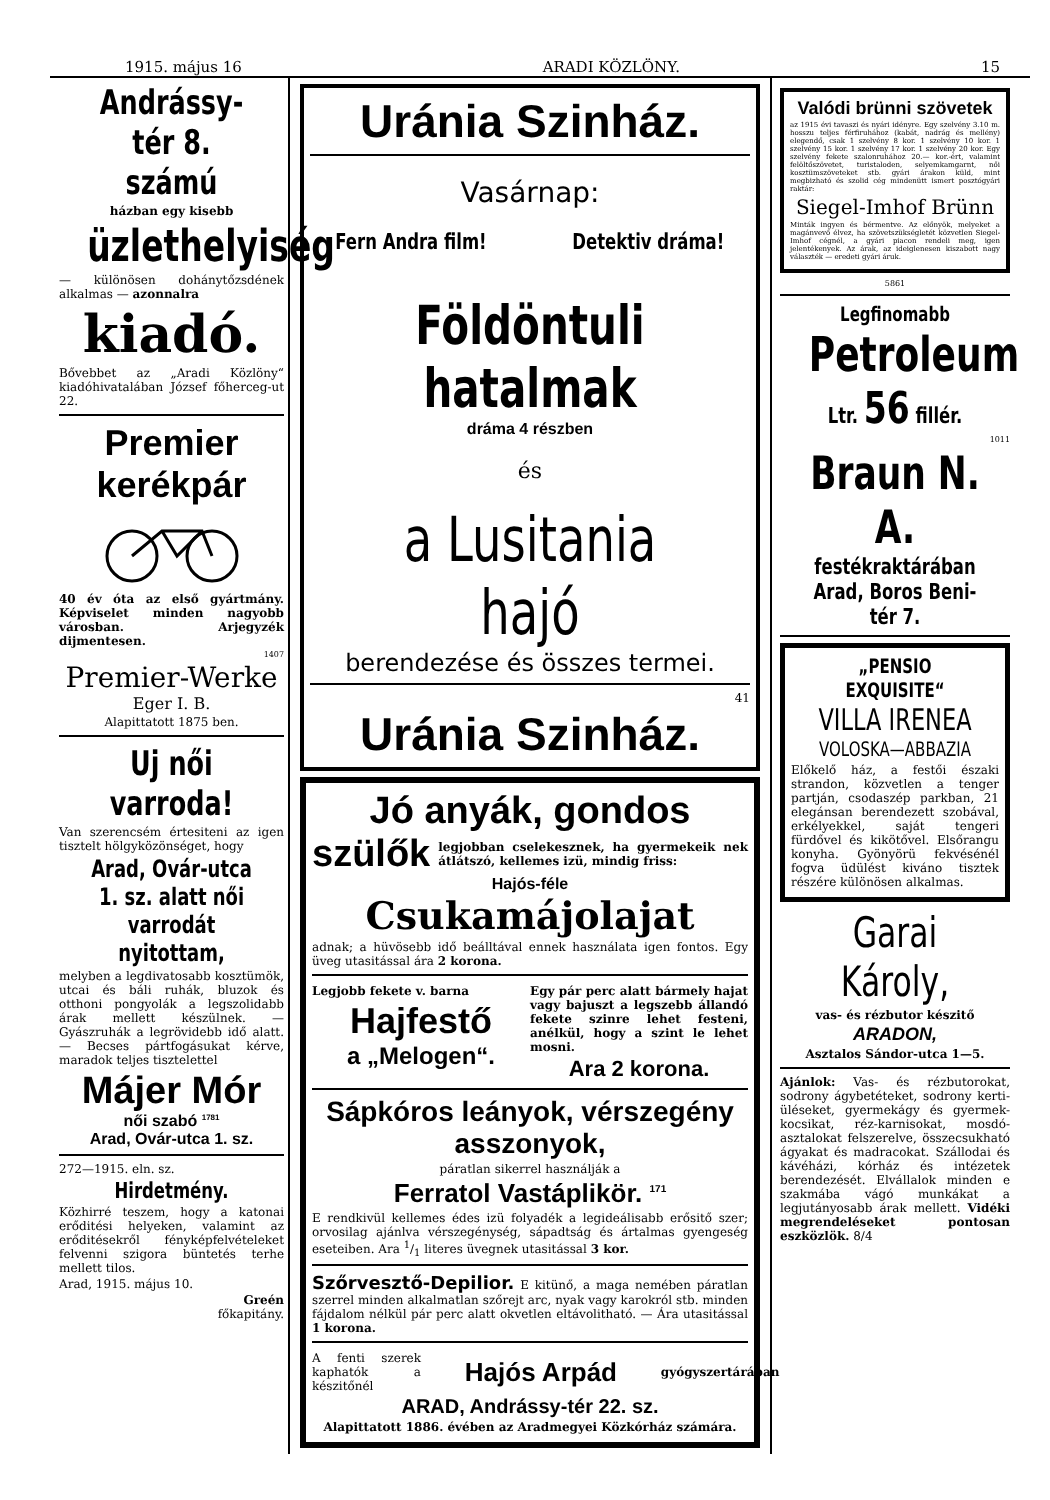1915. május 16 ARADI KÖZLÖNY. 15
Andrássy-tér 8. számú
házban egy kisebb
üzlethelyiség
— különösen dohánytőzsdének alkalmas — azonnalra
kiadó.
Bővebbet az „Aradi Közlöny“ kiadóhivatalában József főherceg-ut 22.
Premier kerékpár
40 év óta az első gyártmány. Képviselet minden nagyobb városban. Arjegyzék dijmentesen.
1407
Premier-Werke
Eger I. B.
Alapittatott 1875 ben.
Uj női varroda!
Van szerencsém értesiteni az igen tisztelt hölgyközönséget, hogy
Arad, Ovár-utca 1. sz. alatt női varrodát nyitottam,
melyben a legdivatosabb kosztümök, utcai és báli ruhák, bluzok és otthoni pongyolák a legszolidabb árak mellett készülnek. — Gyászruhák a legrövidebb idő alatt. — Becses pártfogásukat kérve, maradok teljes tisztelettel
Májer Mór
női szabó <sup>1781</sup>
Arad, Ovár-utca 1. sz.
272—1915. eln. sz.
Hirdetmény.
Közhirré teszem, hogy a katonai erőditési helyeken, valamint az erőditésekről fényképfelvételeket felvenni szigora büntetés terhe mellett tilos.
Arad, 1915. május 10.
Greén
főkapitány.
Uránia Szinház.
Vasárnap:
Fern Andra film! Detektiv dráma!
Földöntuli hatalmak
dráma 4 részben
és
a Lusitania hajó
berendezése és összes termei.
41
Uránia Szinház.
Jó anyák, gondos
szülők
legjobban cselekesznek, ha gyermekeik nek átlátszó, kellemes izü, mindig friss:
Hajós-féle
Csukamájolajat
adnak; a hüvösebb idő beálltával ennek használata igen fontos. Egy üveg utasitással ára 2 korona.
Legjobb fekete v. barna
Hajfestő
a „Melogen“.
Egy pár perc alatt bármely hajat vagy bajuszt a legszebb állandó fekete szinre lehet festeni, anélkül, hogy a szint le lehet mosni.
Ara 2 korona.
Sápkóros leányok, vérszegény asszonyok,
páratlan sikerrel használják a
Ferratol Vastáplikör. <sup>171</sup>
E rendkivül kellemes édes izü folyadék a legideálisabb erősitő szer; orvosilag ajánlva vérszegénység, sápadtság és ártalmas gyengeség eseteiben. Ara 1/1 literes üvegnek utasitással 3 kor.
Szőrvesztő-Depilior. E kitünő, a maga nemében páratlan szerrel minden alkalmatlan szőrejt arc, nyak vagy karokról stb. minden fájdalom nélkül pár perc alatt okvetlen eltávolitható. — Ára utasitással 1 korona.
A fenti szerek kaphatók a készitőnél
Hajós Arpád
gyógyszertárában
ARAD, Andrássy-tér 22. sz.
Alapittatott 1886. évében az Aradmegyei Közkórház számára.
Valódi brünni szövetek
az 1915 évi tavaszi és nyári idényre. Egy szelvény 3.10 m. hosszu teljes férfiruhához (kabát, nadrág és mellény) elegendő, csak 1 szelvény 8 kor. 1 szelvény 10 kor. 1 szelvény 15 kor. 1 szelvény 17 kor. 1 szelvény 20 kor. Egy szelvény fekete szalonruhához 20.— kor.-ért, valamint felöltőszövetet, turistaloden, selyemkamgarnt, női kosztümszöveteket stb. gyári árakon küld, mint megbizható és szolid cég mindenütt ismert posztógyári raktár:
Siegel-Imhof Brünn
Minták ingyen és bérmentve. Az előnyök, melyeket a magánvevő élvez, ha szövetszükségletét közvetlen Siegel-Imhof cégnél, a gyári piacon rendeli meg, igen jelentékenyek. Az árak, az ideiglenesen kiszabott nagy választék — eredeti gyári áruk.
5861
Legfinomabb
Petroleum
Ltr. 56 fillér.
1011
Braun N. A.
festékraktárában
Arad, Boros Beni-tér 7.
„PENSIO EXQUISITE“
VILLA IRENEA
VOLOSKA—ABBAZIA
Előkelő ház, a festői északi strandon, közvetlen a tenger partján, csodaszép parkban, 21 elegánsan berendezett szobával, erkélyekkel, saját tengeri fürdővel és kikötővel. Elsőrangu konyha. Gyönyörü fekvésénél fogva üdülést kiváno tisztek részére különösen alkalmas.
Garai Károly,
vas- és rézbutor készitő
ARADON,
Asztalos Sándor-utca 1—5.
Ajánlok: Vas- és rézbutorokat, sodrony ágybetéteket, sodrony kerti-üléseket, gyermekágy és gyermek-kocsikat, réz-karnisokat, mosdó-asztalokat felszerelve, összecsukható ágyakat és madracokat. Szállodai és kávéházi, kórház és intézetek berendezését. Elvállalok minden e szakmába vágó munkákat a legjutányosabb árak mellett. Vidéki megrendeléseket pontosan eszközlök. 8/4